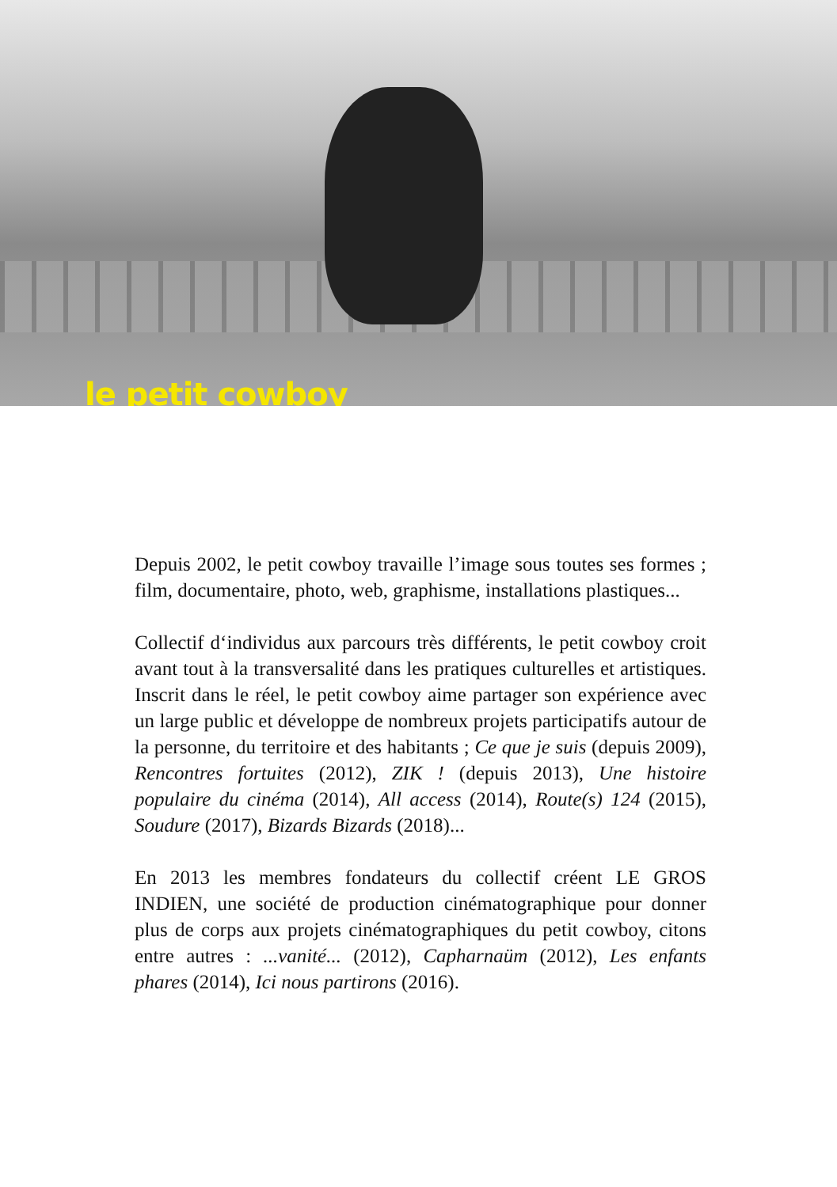le petit cowboy
Depuis 2002, le petit cowboy travaille l’image sous toutes ses formes ; film, documentaire, photo, web, graphisme, installations plastiques...
Collectif d‘individus aux parcours très différents, le petit cowboy croit avant tout à la transversalité dans les pratiques culturelles et artistiques. Inscrit dans le réel, le petit cowboy aime partager son expérience avec un large public et développe de nombreux projets participatifs autour de la personne, du territoire et des habitants ; Ce que je suis (depuis 2009), Rencontres fortuites (2012), ZIK ! (depuis 2013), Une histoire populaire du cinéma (2014), All access (2014), Route(s) 124 (2015), Soudure (2017), Bizards Bizards (2018)...
En 2013 les membres fondateurs du collectif créent LE GROS INDIEN, une société de production cinématographique pour donner plus de corps aux projets cinématographiques du petit cowboy, citons entre autres : ...vanité... (2012), Capharnaüm (2012), Les enfants phares (2014), Ici nous partirons (2016).